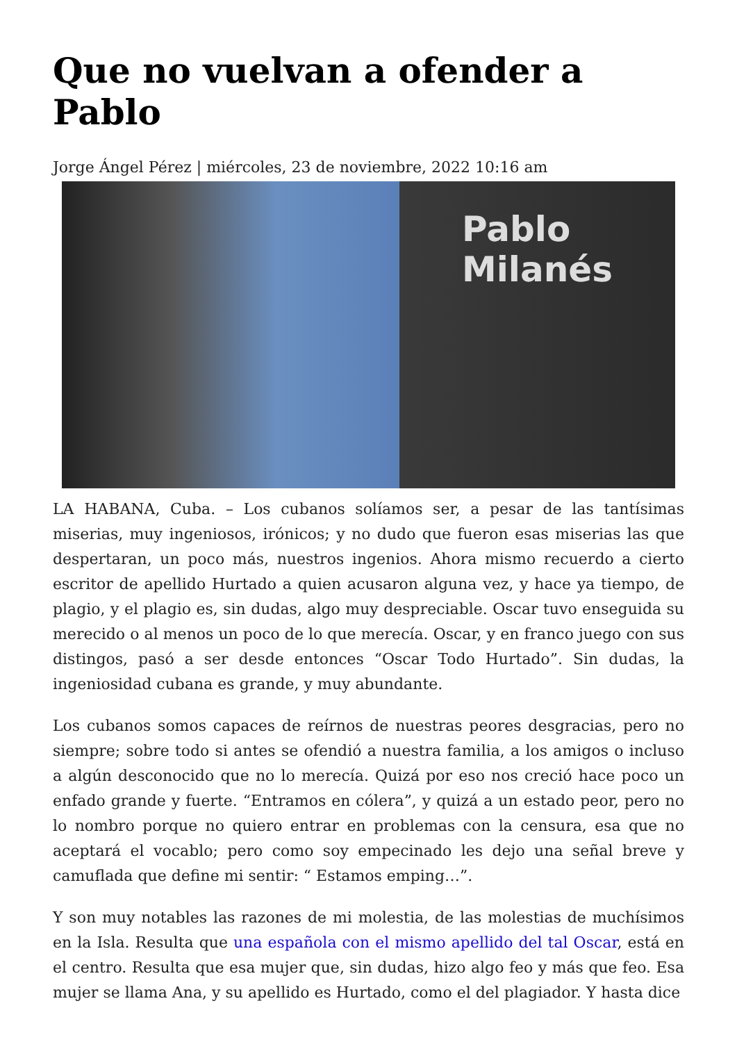Que no vuelvan a ofender a Pablo
Jorge Ángel Pérez | miércoles, 23 de noviembre, 2022 10:16 am
Pablo
Milanés
LA HABANA, Cuba. – Los cubanos solíamos ser, a pesar de las tantísimas miserias, muy ingeniosos, irónicos; y no dudo que fueron esas miserias las que despertaran, un poco más, nuestros ingenios. Ahora mismo recuerdo a cierto escritor de apellido Hurtado a quien acusaron alguna vez, y hace ya tiempo, de plagio, y el plagio es, sin dudas, algo muy despreciable. Oscar tuvo enseguida su merecido o al menos un poco de lo que merecía. Oscar, y en franco juego con sus distingos, pasó a ser desde entonces “Oscar Todo Hurtado”. Sin dudas, la ingeniosidad cubana es grande, y muy abundante.
Los cubanos somos capaces de reírnos de nuestras peores desgracias, pero no siempre; sobre todo si antes se ofendió a nuestra familia, a los amigos o incluso a algún desconocido que no lo merecía. Quizá por eso nos creció hace poco un enfado grande y fuerte. “Entramos en cólera”, y quizá a un estado peor, pero no lo nombro porque no quiero entrar en problemas con la censura, esa que no aceptará el vocablo; pero como soy empecinado les dejo una señal breve y camuflada que define mi sentir: “ Estamos emping…”.
Y son muy notables las razones de mi molestia, de las molestias de muchísimos en la Isla. Resulta que una española con el mismo apellido del tal Oscar, está en el centro. Resulta que esa mujer que, sin dudas, hizo algo feo y más que feo. Esa mujer se llama Ana, y su apellido es Hurtado, como el del plagiador. Y hasta dice